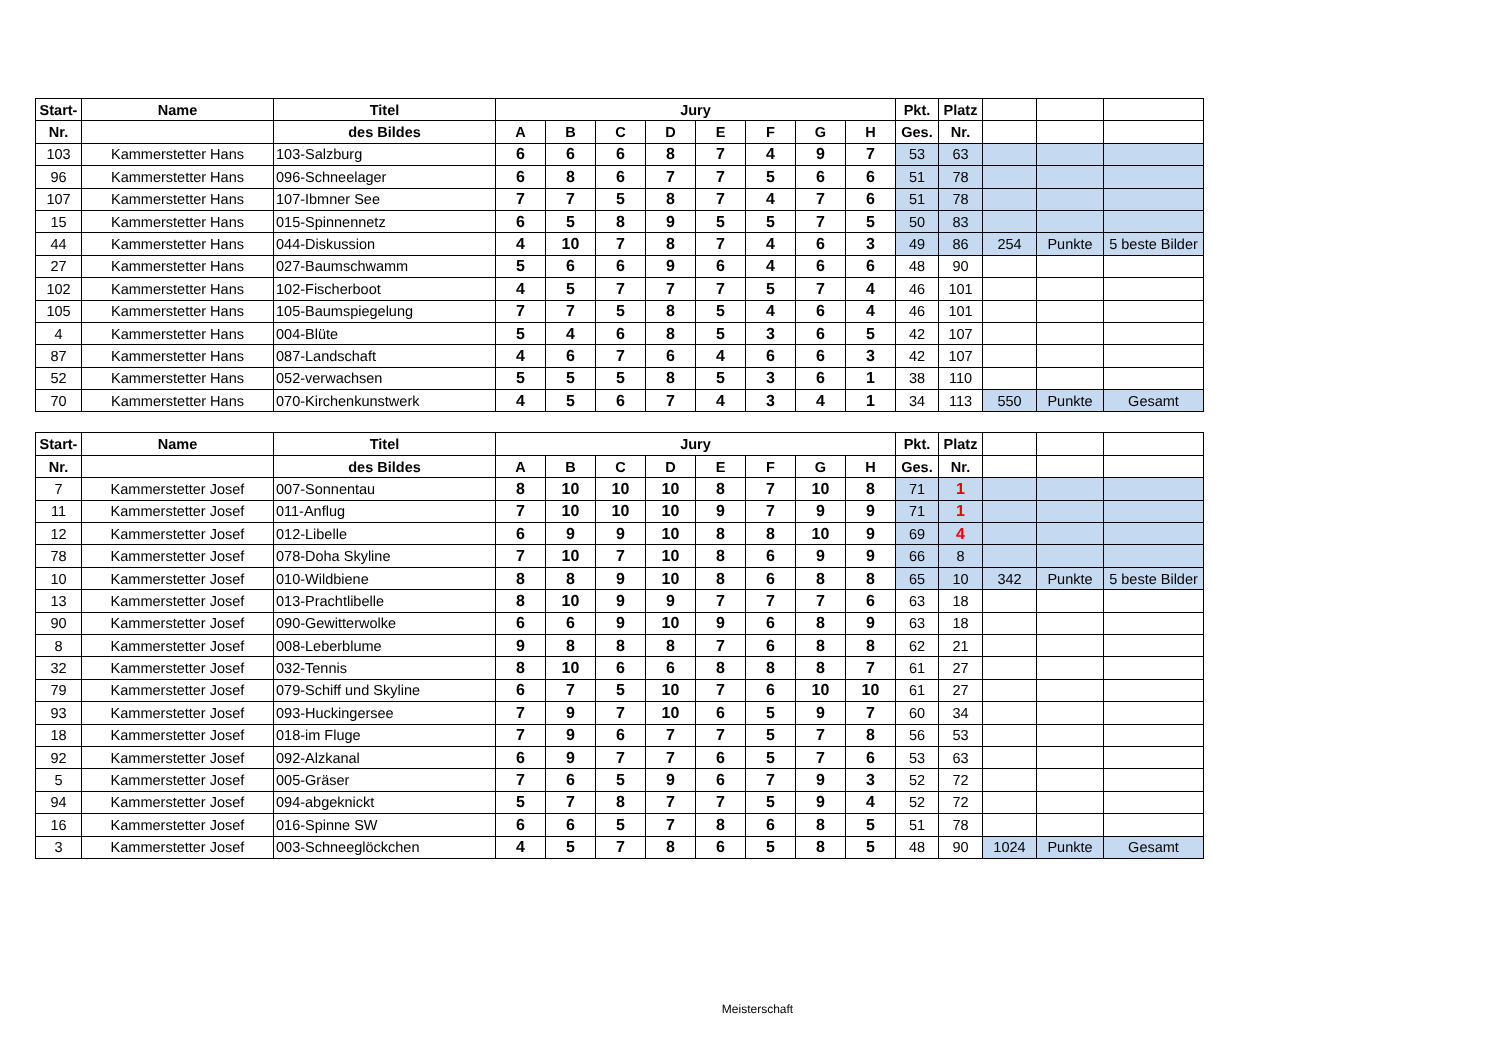| Start- | Name | Titel | Jury | | | | | | | | Pkt. | Platz | | | |
| --- | --- | --- | --- | --- | --- | --- | --- | --- | --- | --- | --- | --- | --- | --- | --- |
| Nr. | | des Bildes | A | B | C | D | E | F | G | H | Ges. | Nr. | | | |
| 103 | Kammerstetter Hans | 103-Salzburg | 6 | 6 | 6 | 8 | 7 | 4 | 9 | 7 | 53 | 63 | | | |
| 96 | Kammerstetter Hans | 096-Schneelager | 6 | 8 | 6 | 7 | 7 | 5 | 6 | 6 | 51 | 78 | | | |
| 107 | Kammerstetter Hans | 107-Ibmner See | 7 | 7 | 5 | 8 | 7 | 4 | 7 | 6 | 51 | 78 | | | |
| 15 | Kammerstetter Hans | 015-Spinnennetz | 6 | 5 | 8 | 9 | 5 | 5 | 7 | 5 | 50 | 83 | | | |
| 44 | Kammerstetter Hans | 044-Diskussion | 4 | 10 | 7 | 8 | 7 | 4 | 6 | 3 | 49 | 86 | 254 | Punkte | 5 beste Bilder |
| 27 | Kammerstetter Hans | 027-Baumschwamm | 5 | 6 | 6 | 9 | 6 | 4 | 6 | 6 | 48 | 90 | | | |
| 102 | Kammerstetter Hans | 102-Fischerboot | 4 | 5 | 7 | 7 | 7 | 5 | 7 | 4 | 46 | 101 | | | |
| 105 | Kammerstetter Hans | 105-Baumspiegelung | 7 | 7 | 5 | 8 | 5 | 4 | 6 | 4 | 46 | 101 | | | |
| 4 | Kammerstetter Hans | 004-Blüte | 5 | 4 | 6 | 8 | 5 | 3 | 6 | 5 | 42 | 107 | | | |
| 87 | Kammerstetter Hans | 087-Landschaft | 4 | 6 | 7 | 6 | 4 | 6 | 6 | 3 | 42 | 107 | | | |
| 52 | Kammerstetter Hans | 052-verwachsen | 5 | 5 | 5 | 8 | 5 | 3 | 6 | 1 | 38 | 110 | | | |
| 70 | Kammerstetter Hans | 070-Kirchenkunstwerk | 4 | 5 | 6 | 7 | 4 | 3 | 4 | 1 | 34 | 113 | 550 | Punkte | Gesamt |
| Start- | Name | Titel | Jury | | | | | | | | Pkt. | Platz | | | |
| --- | --- | --- | --- | --- | --- | --- | --- | --- | --- | --- | --- | --- | --- | --- | --- |
| Nr. | | des Bildes | A | B | C | D | E | F | G | H | Ges. | Nr. | | | |
| 7 | Kammerstetter Josef | 007-Sonnentau | 8 | 10 | 10 | 10 | 8 | 7 | 10 | 8 | 71 | 1 | | | |
| 11 | Kammerstetter Josef | 011-Anflug | 7 | 10 | 10 | 10 | 9 | 7 | 9 | 9 | 71 | 1 | | | |
| 12 | Kammerstetter Josef | 012-Libelle | 6 | 9 | 9 | 10 | 8 | 8 | 10 | 9 | 69 | 4 | | | |
| 78 | Kammerstetter Josef | 078-Doha Skyline | 7 | 10 | 7 | 10 | 8 | 6 | 9 | 9 | 66 | 8 | | | |
| 10 | Kammerstetter Josef | 010-Wildbiene | 8 | 8 | 9 | 10 | 8 | 6 | 8 | 8 | 65 | 10 | 342 | Punkte | 5 beste Bilder |
| 13 | Kammerstetter Josef | 013-Prachtlibelle | 8 | 10 | 9 | 9 | 7 | 7 | 7 | 6 | 63 | 18 | | | |
| 90 | Kammerstetter Josef | 090-Gewitterwolke | 6 | 6 | 9 | 10 | 9 | 6 | 8 | 9 | 63 | 18 | | | |
| 8 | Kammerstetter Josef | 008-Leberblume | 9 | 8 | 8 | 8 | 7 | 6 | 8 | 8 | 62 | 21 | | | |
| 32 | Kammerstetter Josef | 032-Tennis | 8 | 10 | 6 | 6 | 8 | 8 | 8 | 7 | 61 | 27 | | | |
| 79 | Kammerstetter Josef | 079-Schiff und Skyline | 6 | 7 | 5 | 10 | 7 | 6 | 10 | 10 | 61 | 27 | | | |
| 93 | Kammerstetter Josef | 093-Huckingersee | 7 | 9 | 7 | 10 | 6 | 5 | 9 | 7 | 60 | 34 | | | |
| 18 | Kammerstetter Josef | 018-im Fluge | 7 | 9 | 6 | 7 | 7 | 5 | 7 | 8 | 56 | 53 | | | |
| 92 | Kammerstetter Josef | 092-Alzkanal | 6 | 9 | 7 | 7 | 6 | 5 | 7 | 6 | 53 | 63 | | | |
| 5 | Kammerstetter Josef | 005-Gräser | 7 | 6 | 5 | 9 | 6 | 7 | 9 | 3 | 52 | 72 | | | |
| 94 | Kammerstetter Josef | 094-abgeknickt | 5 | 7 | 8 | 7 | 7 | 5 | 9 | 4 | 52 | 72 | | | |
| 16 | Kammerstetter Josef | 016-Spinne SW | 6 | 6 | 5 | 7 | 8 | 6 | 8 | 5 | 51 | 78 | | | |
| 3 | Kammerstetter Josef | 003-Schneeglöckchen | 4 | 5 | 7 | 8 | 6 | 5 | 8 | 5 | 48 | 90 | 1024 | Punkte | Gesamt |
Meisterschaft